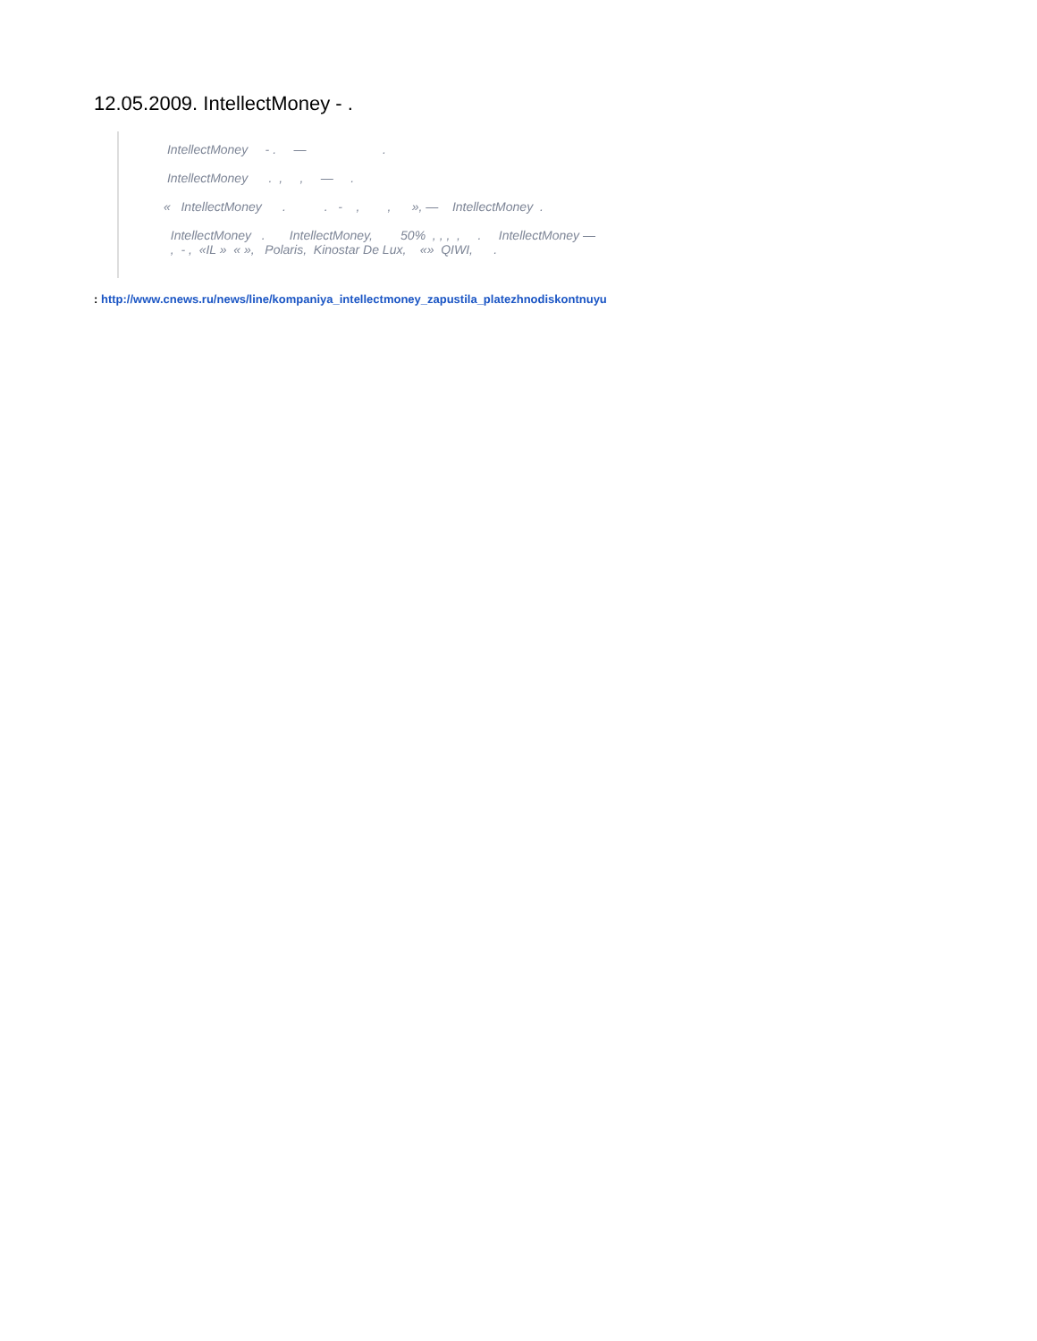12.05.2009. IntellectMoney - .
IntellectMoney - . — .
IntellectMoney . , , — .
« IntellectMoney . . - , , », — IntellectMoney .
IntellectMoney . IntellectMoney, 50% , , , , . IntellectMoney — , - , «IL » « », Polaris, Kinostar De Lux, «» QIWI, .
: http://www.cnews.ru/news/line/kompaniya_intellectmoney_zapustila_platezhnodiskontnuyu